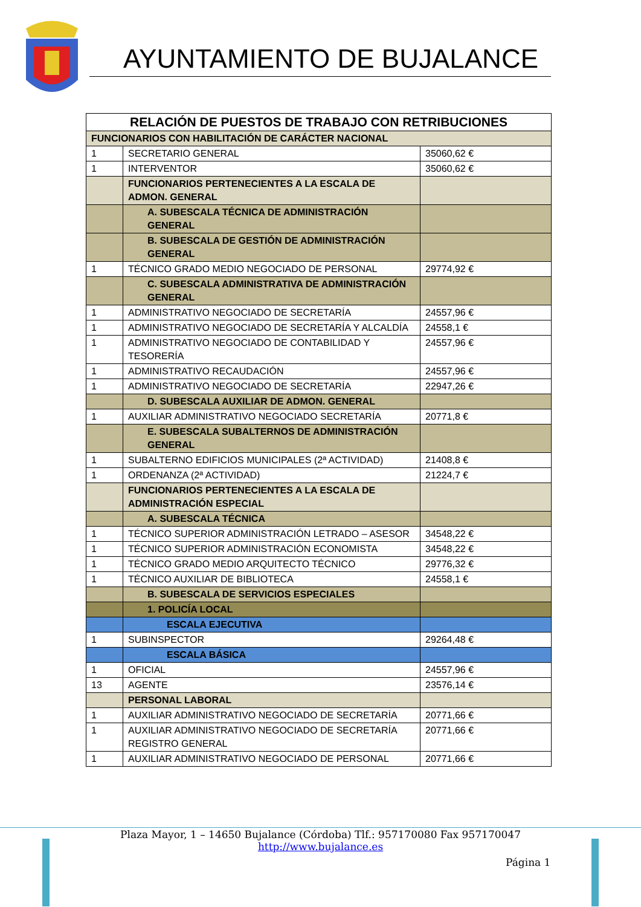AYUNTAMIENTO DE BUJALANCE
| RELACIÓN DE PUESTOS DE TRABAJO CON RETRIBUCIONES | | |
| --- | --- | --- |
| FUNCIONARIOS CON HABILITACIÓN DE CARÁCTER NACIONAL | | |
| 1 | SECRETARIO GENERAL | 35060,62 € |
| 1 | INTERVENTOR | 35060,62 € |
| | FUNCIONARIOS PERTENECIENTES A LA ESCALA DE ADMON. GENERAL | |
| | A. SUBESCALA TÉCNICA DE ADMINISTRACIÓN GENERAL | |
| | B. SUBESCALA DE GESTIÓN DE ADMINISTRACIÓN GENERAL | |
| 1 | TÉCNICO GRADO MEDIO NEGOCIADO DE PERSONAL | 29774,92 € |
| | C. SUBESCALA ADMINISTRATIVA DE ADMINISTRACIÓN GENERAL | |
| 1 | ADMINISTRATIVO NEGOCIADO DE SECRETARÍA | 24557,96 € |
| 1 | ADMINISTRATIVO NEGOCIADO DE SECRETARÍA Y ALCALDÍA | 24558,1 € |
| 1 | ADMINISTRATIVO NEGOCIADO DE CONTABILIDAD Y TESORERÍA | 24557,96 € |
| 1 | ADMINISTRATIVO RECAUDACIÓN | 24557,96 € |
| 1 | ADMINISTRATIVO NEGOCIADO DE SECRETARÍA | 22947,26 € |
| | D. SUBESCALA AUXILIAR DE ADMON. GENERAL | |
| 1 | AUXILIAR ADMINISTRATIVO NEGOCIADO SECRETARÍA | 20771,8 € |
| | E. SUBESCALA SUBALTERNOS DE ADMINISTRACIÓN GENERAL | |
| 1 | SUBALTERNO EDIFICIOS MUNICIPALES (2ª ACTIVIDAD) | 21408,8 € |
| 1 | ORDENANZA (2ª ACTIVIDAD) | 21224,7 € |
| | FUNCIONARIOS PERTENECIENTES A LA ESCALA DE ADMINISTRACIÓN ESPECIAL | |
| | A. SUBESCALA TÉCNICA | |
| 1 | TÉCNICO SUPERIOR ADMINISTRACIÓN LETRADO – ASESOR | 34548,22 € |
| 1 | TÉCNICO SUPERIOR ADMINISTRACIÓN ECONOMISTA | 34548,22 € |
| 1 | TÉCNICO GRADO MEDIO ARQUITECTO TÉCNICO | 29776,32 € |
| 1 | TÉCNICO AUXILIAR DE BIBLIOTECA | 24558,1 € |
| | B. SUBESCALA DE SERVICIOS ESPECIALES | |
| | 1. POLICÍA LOCAL | |
| | ESCALA EJECUTIVA | |
| 1 | SUBINSPECTOR | 29264,48 € |
| | ESCALA BÁSICA | |
| 1 | OFICIAL | 24557,96 € |
| 13 | AGENTE | 23576,14 € |
| | PERSONAL LABORAL | |
| 1 | AUXILIAR ADMINISTRATIVO NEGOCIADO DE SECRETARÍA | 20771,66 € |
| 1 | AUXILIAR ADMINISTRATIVO NEGOCIADO DE SECRETARÍA REGISTRO GENERAL | 20771,66 € |
| 1 | AUXILIAR ADMINISTRATIVO NEGOCIADO DE PERSONAL | 20771,66 € |
Plaza Mayor, 1 – 14650 Bujalance (Córdoba) Tlf.: 957170080 Fax 957170047
http://www.bujalance.es
Página 1